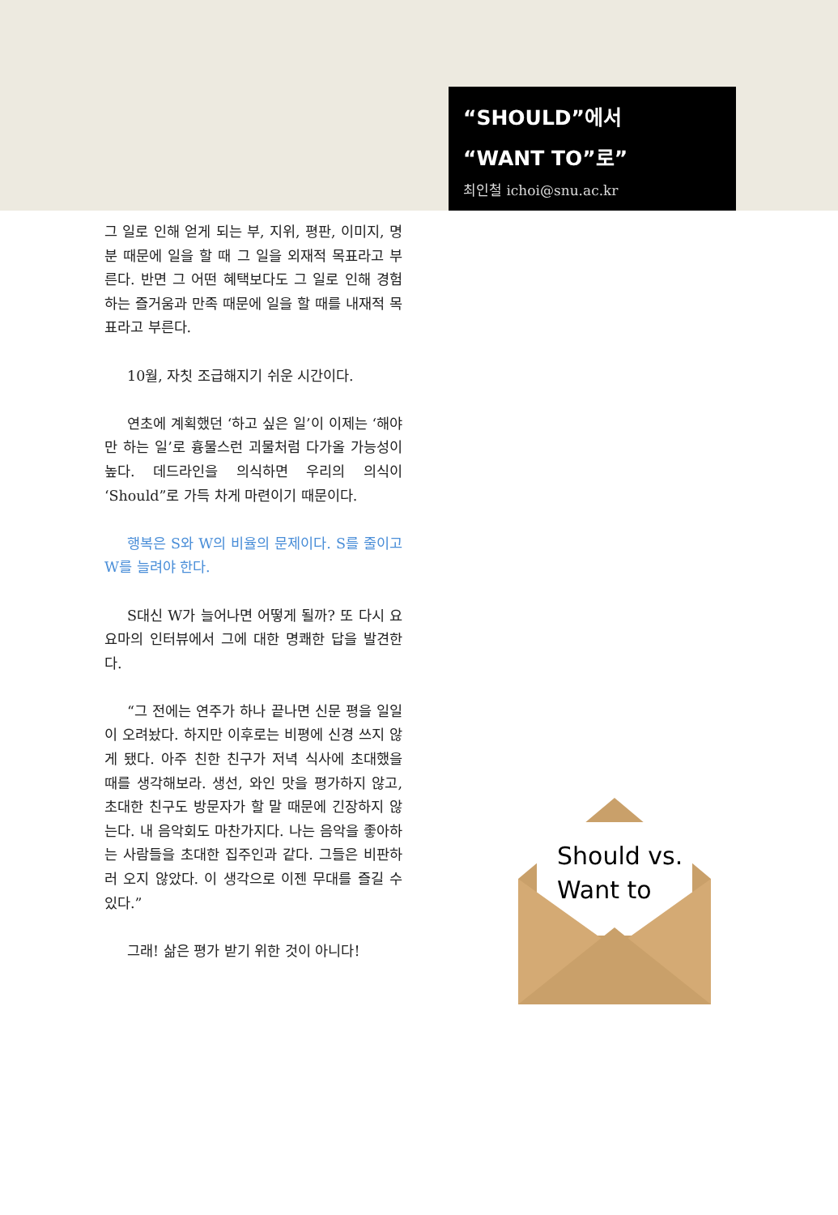“SHOULD”에서
“WANT TO”로”
최인철 ichoi@snu.ac.kr
그 일로 인해 얻게 되는 부, 지위, 평판, 이미지, 명분 때문에 일을 할 때 그 일을 외재적 목표라고 부른다. 반면 그 어떤 혜택보다도 그 일로 인해 경험하는 즐거움과 만족 때문에 일을 할 때를 내재적 목표라고 부른다.
10월, 자칫 조급해지기 쉬운 시간이다.
연초에 계획했던 ‘하고 싶은 일’이 이제는 ‘해야만 하는 일’로 흉물스런 괴물처럼 다가올 가능성이 높다. 데드라인을 의식하면 우리의 의식이 ‘Should”로 가득 차게 마련이기 때문이다.
행복은 S와 W의 비율의 문제이다. S를 줄이고 W를 늘려야 한다.
S대신 W가 늘어나면 어떻게 될까? 또 다시 요요마의 인터뷰에서 그에 대한 명쾌한 답을 발견한다.
“그 전에는 연주가 하나 끝나면 신문 평을 일일이 오려놨다. 하지만 이후로는 비평에 신경 쓰지 않게 됐다. 아주 친한 친구가 저녁 식사에 초대했을 때를 생각해보라. 생선, 와인 맛을 평가하지 않고, 초대한 친구도 방문자가 할 말 때문에 긴장하지 않는다. 내 음악회도 마찬가지다. 나는 음악을 좋아하는 사람들을 초대한 집주인과 같다. 그들은 비판하러 오지 않았다. 이 생각으로 이젠 무대를 즐길 수 있다.”
그래! 삶은 평가 받기 위한 것이 아니다!
Should vs.
Want to